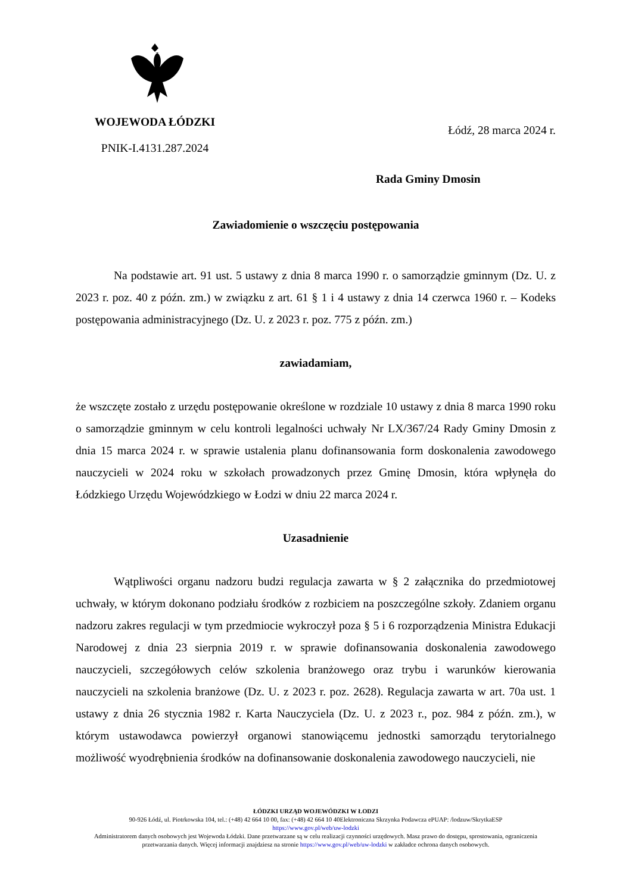WOJEWODA ŁÓDZKI
PNIK-I.4131.287.2024
Łódź, 28 marca 2024 r.
Rada Gminy Dmosin
Zawiadomienie o wszczęciu postępowania
Na podstawie art. 91 ust. 5 ustawy z dnia 8 marca 1990 r. o samorządzie gminnym (Dz. U. z 2023 r. poz. 40 z późn. zm.) w związku z art. 61 § 1 i 4 ustawy z dnia 14 czerwca 1960 r. – Kodeks postępowania administracyjnego (Dz. U. z 2023 r. poz. 775 z późn. zm.)
zawiadamiam,
że wszczęte zostało z urzędu postępowanie określone w rozdziale 10 ustawy z dnia 8 marca 1990 roku o samorządzie gminnym w celu kontroli legalności uchwały Nr LX/367/24 Rady Gminy Dmosin z dnia 15 marca 2024 r. w sprawie ustalenia planu dofinansowania form doskonalenia zawodowego nauczycieli w 2024 roku w szkołach prowadzonych przez Gminę Dmosin, która wpłynęła do Łódzkiego Urzędu Wojewódzkiego w Łodzi w dniu 22 marca 2024 r.
Uzasadnienie
Wątpliwości organu nadzoru budzi regulacja zawarta w § 2 załącznika do przedmiotowej uchwały, w którym dokonano podziału środków z rozbiciem na poszczególne szkoły. Zdaniem organu nadzoru zakres regulacji w tym przedmiocie wykroczył poza § 5 i 6 rozporządzenia Ministra Edukacji Narodowej z dnia 23 sierpnia 2019 r. w sprawie dofinansowania doskonalenia zawodowego nauczycieli, szczegółowych celów szkolenia branżowego oraz trybu i warunków kierowania nauczycieli na szkolenia branżowe (Dz. U. z 2023 r. poz. 2628). Regulacja zawarta w art. 70a ust. 1 ustawy z dnia 26 stycznia 1982 r. Karta Nauczyciela (Dz. U. z 2023 r., poz. 984 z późn. zm.), w którym ustawodawca powierzył organowi stanowiącemu jednostki samorządu terytorialnego możliwość wyodrębnienia środków na dofinansowanie doskonalenia zawodowego nauczycieli, nie
ŁÓDZKI URZĄD WOJEWÓDZKI W ŁODZI
90-926 Łódź, ul. Piotrkowska 104, tel.: (+48) 42 664 10 00, fax: (+48) 42 664 10 40Elektroniczna Skrzynka Podawcza ePUAP: /lodzuw/SkrytkaESP
https://www.gov.pl/web/uw-lodzki
Administratorem danych osobowych jest Wojewoda Łódzki. Dane przetwarzane są w celu realizacji czynności urzędowych. Masz prawo do dostępu, sprostowania, ograniczenia przetwarzania danych. Więcej informacji znajdziesz na stronie https://www.gov.pl/web/uw-lodzki w zakładce ochrona danych osobowych.